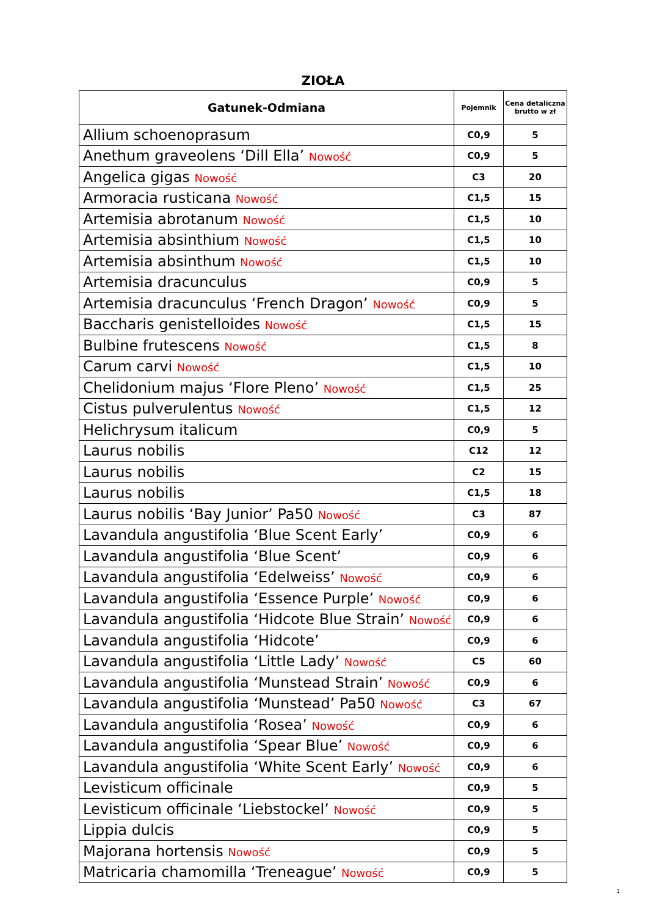ZIOŁA
| Gatunek-Odmiana | Pojemnik | Cena detaliczna brutto w zł |
| --- | --- | --- |
| Allium schoenoprasum | C0,9 | 5 |
| Anethum graveolens ‘Dill Ella’ Nowość | C0,9 | 5 |
| Angelica gigas Nowość | C3 | 20 |
| Armoracia rusticana Nowość | C1,5 | 15 |
| Artemisia abrotanum Nowość | C1,5 | 10 |
| Artemisia absinthium Nowość | C1,5 | 10 |
| Artemisia absinthum Nowość | C1,5 | 10 |
| Artemisia dracunculus | C0,9 | 5 |
| Artemisia dracunculus ‘French Dragon’ Nowość | C0,9 | 5 |
| Baccharis genistelloides Nowość | C1,5 | 15 |
| Bulbine frutescens Nowość | C1,5 | 8 |
| Carum carvi Nowość | C1,5 | 10 |
| Chelidonium majus ‘Flore Pleno’ Nowość | C1,5 | 25 |
| Cistus pulverulentus Nowość | C1,5 | 12 |
| Helichrysum italicum | C0,9 | 5 |
| Laurus nobilis | C12 | 12 |
| Laurus nobilis | C2 | 15 |
| Laurus nobilis | C1,5 | 18 |
| Laurus nobilis ‘Bay Junior’ Pa50 Nowość | C3 | 87 |
| Lavandula angustifolia ‘Blue Scent Early’ | C0,9 | 6 |
| Lavandula angustifolia ‘Blue Scent’ | C0,9 | 6 |
| Lavandula angustifolia ‘Edelweiss’ Nowość | C0,9 | 6 |
| Lavandula angustifolia ‘Essence Purple’ Nowość | C0,9 | 6 |
| Lavandula angustifolia ‘Hidcote Blue Strain’ Nowość | C0,9 | 6 |
| Lavandula angustifolia ‘Hidcote’ | C0,9 | 6 |
| Lavandula angustifolia ‘Little Lady’ Nowość | C5 | 60 |
| Lavandula angustifolia ‘Munstead Strain’ Nowość | C0,9 | 6 |
| Lavandula angustifolia ‘Munstead’ Pa50 Nowość | C3 | 67 |
| Lavandula angustifolia ‘Rosea’ Nowość | C0,9 | 6 |
| Lavandula angustifolia ‘Spear Blue’ Nowość | C0,9 | 6 |
| Lavandula angustifolia ‘White Scent Early’ Nowość | C0,9 | 6 |
| Levisticum officinale | C0,9 | 5 |
| Levisticum officinale ‘Liebstockel’ Nowość | C0,9 | 5 |
| Lippia dulcis | C0,9 | 5 |
| Majorana hortensis Nowość | C0,9 | 5 |
| Matricaria chamomilla ‘Treneague’ Nowość | C0,9 | 5 |
1